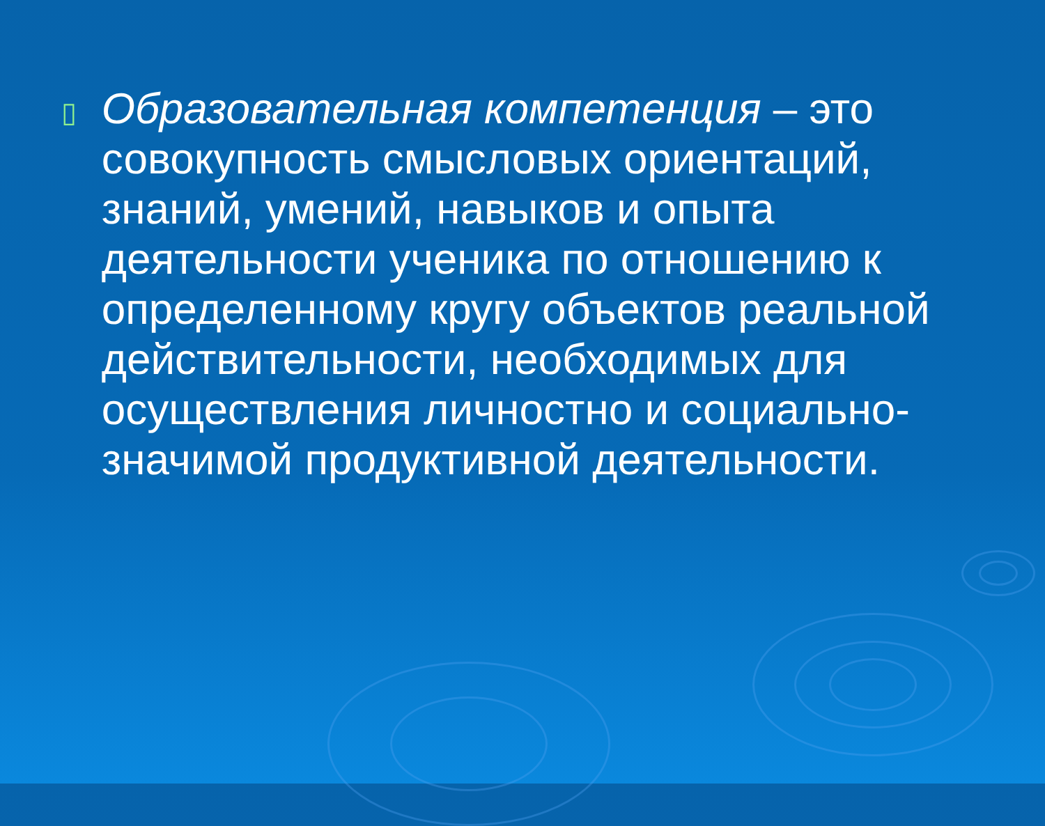▯
Образовательная компетенция – это совокупность смысловых ориентаций, знаний, умений, навыков и опыта деятельности ученика по отношению к определенному кругу объектов реальной действительности, необходимых для осуществления личностно и социально-значимой продуктивной деятельности.